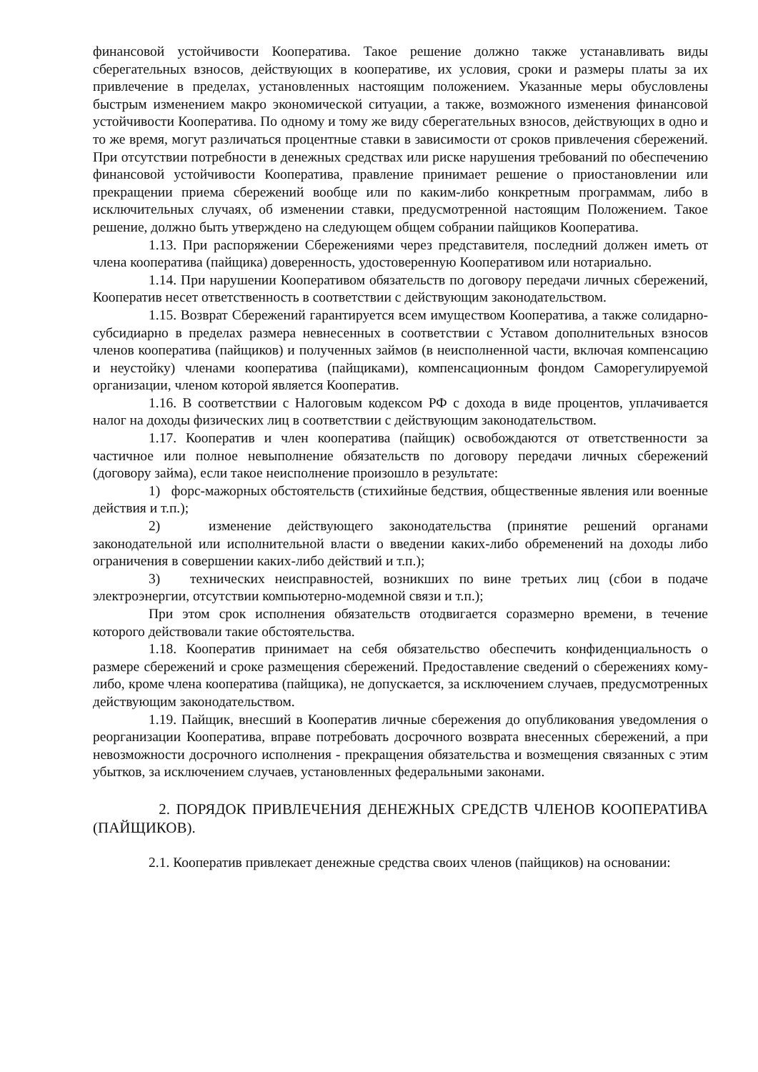финансовой устойчивости Кооператива. Такое решение должно также устанавливать виды сберегательных взносов, действующих в кооперативе, их условия, сроки и размеры платы за их привлечение в пределах, установленных настоящим положением. Указанные меры обусловлены быстрым изменением макро экономической ситуации, а также, возможного изменения финансовой устойчивости Кооператива. По одному и тому же виду сберегательных взносов, действующих в одно и то же время, могут различаться процентные ставки в зависимости от сроков привлечения сбережений. При отсутствии потребности в денежных средствах или риске нарушения требований по обеспечению финансовой устойчивости Кооператива, правление принимает решение о приостановлении или прекращении приема сбережений вообще или по каким-либо конкретным программам, либо в исключительных случаях, об изменении ставки, предусмотренной настоящим Положением. Такое решение, должно быть утверждено на следующем общем собрании пайщиков Кооператива.
1.13. При распоряжении Сбережениями через представителя, последний должен иметь от члена кооператива (пайщика) доверенность, удостоверенную Кооперативом или нотариально.
1.14. При нарушении Кооперативом обязательств по договору передачи личных сбережений, Кооператив несет ответственность в соответствии с действующим законодательством.
1.15. Возврат Сбережений гарантируется всем имуществом Кооператива, а также солидарно-субсидиарно в пределах размера невнесенных в соответствии с Уставом дополнительных взносов членов кооператива (пайщиков) и полученных займов (в неисполненной части, включая компенсацию и неустойку) членами кооператива (пайщиками), компенсационным фондом Саморегулируемой организации, членом которой является Кооператив.
1.16. В соответствии с Налоговым кодексом РФ с дохода в виде процентов, уплачивается налог на доходы физических лиц в соответствии с действующим законодательством.
1.17. Кооператив и член кооператива (пайщик) освобождаются от ответственности за частичное или полное невыполнение обязательств по договору передачи личных сбережений (договору займа), если такое неисполнение произошло в результате:
1) форс-мажорных обстоятельств (стихийные бедствия, общественные явления или военные действия и т.п.);
2) изменение действующего законодательства (принятие решений органами законодательной или исполнительной власти о введении каких-либо обременений на доходы либо ограничения в совершении каких-либо действий и т.п.);
3) технических неисправностей, возникших по вине третьих лиц (сбои в подаче электроэнергии, отсутствии компьютерно-модемной связи и т.п.);
При этом срок исполнения обязательств отодвигается соразмерно времени, в течение которого действовали такие обстоятельства.
1.18. Кооператив принимает на себя обязательство обеспечить конфиденциальность о размере сбережений и сроке размещения сбережений. Предоставление сведений о сбережениях кому-либо, кроме члена кооператива (пайщика), не допускается, за исключением случаев, предусмотренных действующим законодательством.
1.19. Пайщик, внесший в Кооператив личные сбережения до опубликования уведомления о реорганизации Кооператива, вправе потребовать досрочного возврата внесенных сбережений, а при невозможности досрочного исполнения - прекращения обязательства и возмещения связанных с этим убытков, за исключением случаев, установленных федеральными законами.
2. ПОРЯДОК ПРИВЛЕЧЕНИЯ ДЕНЕЖНЫХ СРЕДСТВ ЧЛЕНОВ КООПЕРАТИВА (ПАЙЩИКОВ).
2.1. Кооператив привлекает денежные средства своих членов (пайщиков) на основании: